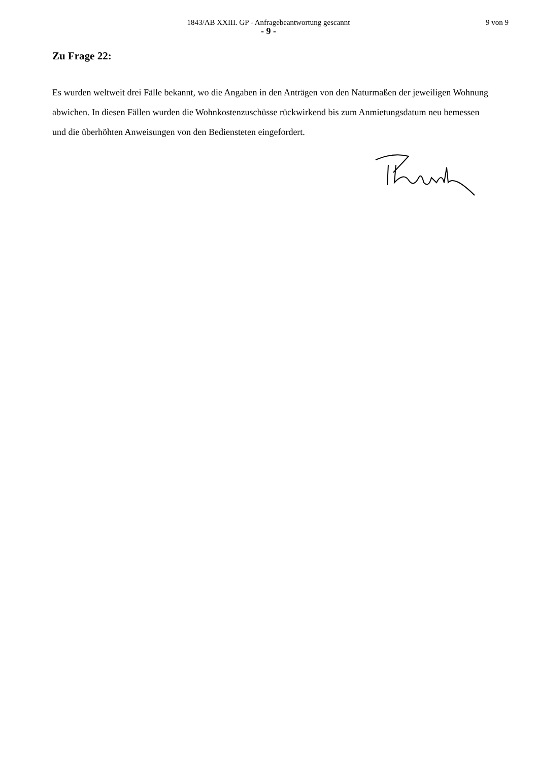1843/AB XXIII. GP - Anfragebeantwortung gescannt
9 von 9
- 9 -
Zu Frage 22:
Es wurden weltweit drei Fälle bekannt, wo die Angaben in den Anträgen von den Naturmaßen der jeweiligen Wohnung abwichen. In diesen Fällen wurden die Wohnkostenzuschüsse rückwirkend bis zum Anmietungsdatum neu bemessen und die überhöhten Anweisungen von den Bediensteten eingefordert.